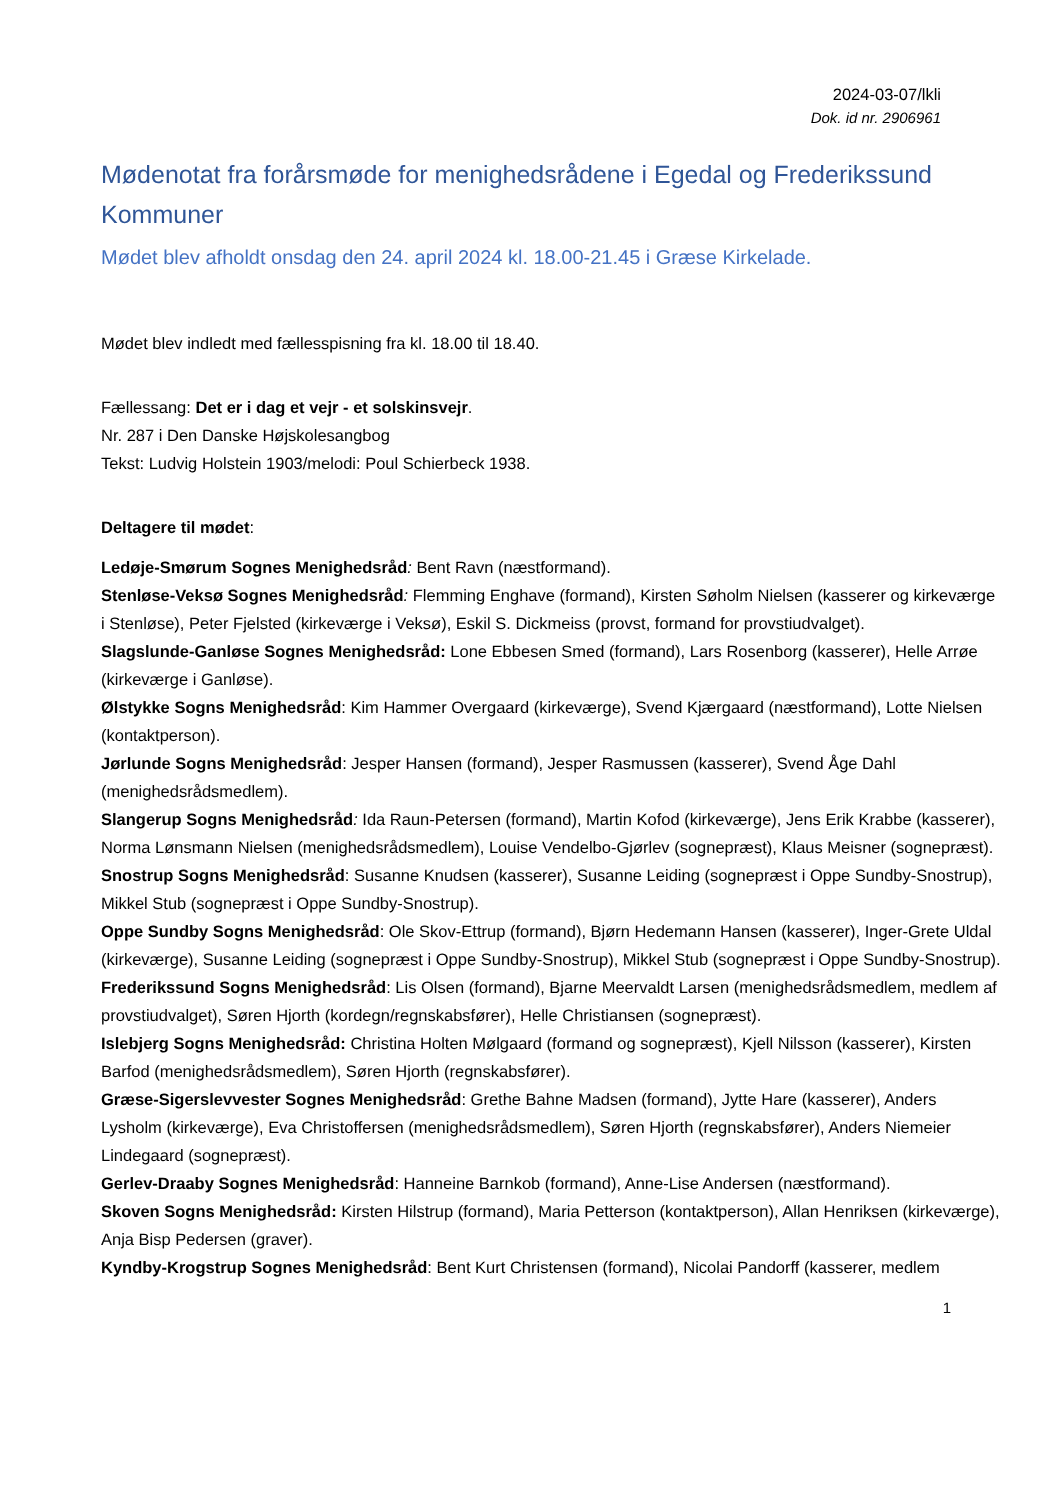2024-03-07/lkli
Dok. id nr. 2906961
Mødenotat fra forårsmøde for menighedsrådene i Egedal og Frederikssund Kommuner
Mødet blev afholdt onsdag den 24. april 2024 kl. 18.00-21.45 i Græse Kirkelade.
Mødet blev indledt med fællesspisning fra kl. 18.00 til 18.40.
Fællessang: Det er i dag et vejr - et solskinsvejr.
Nr. 287 i Den Danske Højskolesangbog
Tekst: Ludvig Holstein 1903/melodi: Poul Schierbeck 1938.
Deltagere til mødet:
Ledøje-Smørum Sognes Menighedsråd: Bent Ravn (næstformand).
Stenløse-Veksø Sognes Menighedsråd: Flemming Enghave (formand), Kirsten Søholm Nielsen (kasserer og kirkeværge i Stenløse), Peter Fjelsted (kirkeværge i Veksø), Eskil S. Dickmeiss (provst, formand for provstiudvalget).
Slagslunde-Ganløse Sognes Menighedsråd: Lone Ebbesen Smed (formand), Lars Rosenborg (kasserer), Helle Arrøe (kirkeværge i Ganløse).
Ølstykke Sogns Menighedsråd: Kim Hammer Overgaard (kirkeværge), Svend Kjærgaard (næstformand), Lotte Nielsen (kontaktperson).
Jørlunde Sogns Menighedsråd: Jesper Hansen (formand), Jesper Rasmussen (kasserer), Svend Åge Dahl (menighedsrådsmedlem).
Slangerup Sogns Menighedsråd: Ida Raun-Petersen (formand), Martin Kofod (kirkeværge), Jens Erik Krabbe (kasserer), Norma Lønsmann Nielsen (menighedsrådsmedlem), Louise Vendelbo-Gjørlev (sognepræst), Klaus Meisner (sognepræst).
Snostrup Sogns Menighedsråd: Susanne Knudsen (kasserer), Susanne Leiding (sognepræst i Oppe Sundby-Snostrup), Mikkel Stub (sognepræst i Oppe Sundby-Snostrup).
Oppe Sundby Sogns Menighedsråd: Ole Skov-Ettrup (formand), Bjørn Hedemann Hansen (kasserer), Inger-Grete Uldal (kirkeværge), Susanne Leiding (sognepræst i Oppe Sundby-Snostrup), Mikkel Stub (sognepræst i Oppe Sundby-Snostrup).
Frederikssund Sogns Menighedsråd: Lis Olsen (formand), Bjarne Meervaldt Larsen (menighedsrådsmedlem, medlem af provstiudvalget), Søren Hjorth (kordegn/regnskabsfører), Helle Christiansen (sognepræst).
Islebjerg Sogns Menighedsråd: Christina Holten Mølgaard (formand og sognepræst), Kjell Nilsson (kasserer), Kirsten Barfod (menighedsrådsmedlem), Søren Hjorth (regnskabsfører).
Græse-Sigerslevvester Sognes Menighedsråd: Grethe Bahne Madsen (formand), Jytte Hare (kasserer), Anders Lysholm (kirkeværge), Eva Christoffersen (menighedsrådsmedlem), Søren Hjorth (regnskabsfører), Anders Niemeier Lindegaard (sognepræst).
Gerlev-Draaby Sognes Menighedsråd: Hanneine Barnkob (formand), Anne-Lise Andersen (næstformand).
Skoven Sogns Menighedsråd: Kirsten Hilstrup (formand), Maria Petterson (kontaktperson), Allan Henriksen (kirkeværge), Anja Bisp Pedersen (graver).
Kyndby-Krogstrup Sognes Menighedsråd: Bent Kurt Christensen (formand), Nicolai Pandorff (kasserer, medlem
1